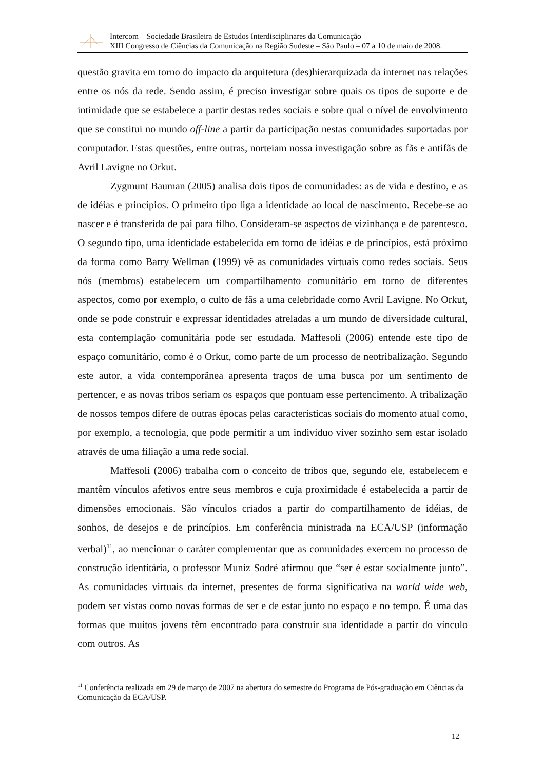Intercom – Sociedade Brasileira de Estudos Interdisciplinares da Comunicação
XIII Congresso de Ciências da Comunicação na Região Sudeste – São Paulo – 07 a 10 de maio de 2008.
questão gravita em torno do impacto da arquitetura (des)hierarquizada da internet nas relações entre os nós da rede. Sendo assim, é preciso investigar sobre quais os tipos de suporte e de intimidade que se estabelece a partir destas redes sociais e sobre qual o nível de envolvimento que se constitui no mundo off-line a partir da participação nestas comunidades suportadas por computador. Estas questões, entre outras, norteiam nossa investigação sobre as fãs e antifãs de Avril Lavigne no Orkut.
Zygmunt Bauman (2005) analisa dois tipos de comunidades: as de vida e destino, e as de idéias e princípios. O primeiro tipo liga a identidade ao local de nascimento. Recebe-se ao nascer e é transferida de pai para filho. Consideram-se aspectos de vizinhança e de parentesco. O segundo tipo, uma identidade estabelecida em torno de idéias e de princípios, está próximo da forma como Barry Wellman (1999) vê as comunidades virtuais como redes sociais. Seus nós (membros) estabelecem um compartilhamento comunitário em torno de diferentes aspectos, como por exemplo, o culto de fãs a uma celebridade como Avril Lavigne. No Orkut, onde se pode construir e expressar identidades atreladas a um mundo de diversidade cultural, esta contemplação comunitária pode ser estudada. Maffesoli (2006) entende este tipo de espaço comunitário, como é o Orkut, como parte de um processo de neotribalização. Segundo este autor, a vida contemporânea apresenta traços de uma busca por um sentimento de pertencer, e as novas tribos seriam os espaços que pontuam esse pertencimento. A tribalização de nossos tempos difere de outras épocas pelas características sociais do momento atual como, por exemplo, a tecnologia, que pode permitir a um indivíduo viver sozinho sem estar isolado através de uma filiação a uma rede social.
Maffesoli (2006) trabalha com o conceito de tribos que, segundo ele, estabelecem e mantêm vínculos afetivos entre seus membros e cuja proximidade é estabelecida a partir de dimensões emocionais. São vínculos criados a partir do compartilhamento de idéias, de sonhos, de desejos e de princípios. Em conferência ministrada na ECA/USP (informação verbal)<sup>11</sup>, ao mencionar o caráter complementar que as comunidades exercem no processo de construção identitária, o professor Muniz Sodré afirmou que “ser é estar socialmente junto”. As comunidades virtuais da internet, presentes de forma significativa na world wide web, podem ser vistas como novas formas de ser e de estar junto no espaço e no tempo. É uma das formas que muitos jovens têm encontrado para construir sua identidade a partir do vínculo com outros. As
<sup>11</sup> Conferência realizada em 29 de março de 2007 na abertura do semestre do Programa de Pós-graduação em Ciências da Comunicação da ECA/USP.
12